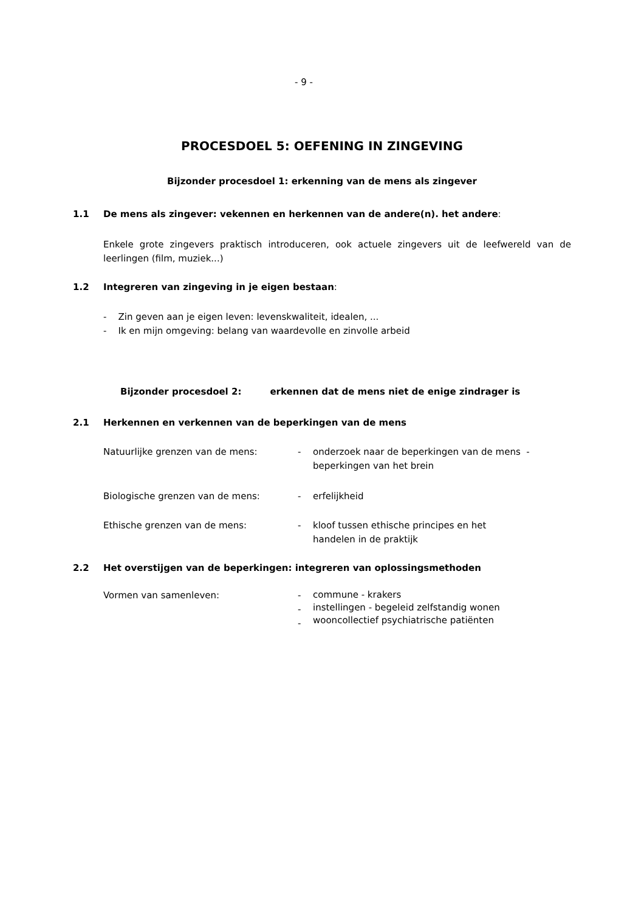- 9 -
PROCESDOEL 5: OEFENING IN ZINGEVING
Bijzonder procesdoel 1: erkenning van de mens als zingever
1.1 De mens als zingever: vekennen en herkennen van de andere(n). het andere:
Enkele grote zingevers praktisch introduceren, ook actuele zingevers uit de leefwereld van de leerlingen (film, muziek...)
1.2 Integreren van zingeving in je eigen bestaan:
- Zin geven aan je eigen leven: levenskwaliteit, idealen, ...
- Ik en mijn omgeving: belang van waardevolle en zinvolle arbeid
Bijzonder procesdoel 2: erkennen dat de mens niet de enige zindrager is
2.1 Herkennen en verkennen van de beperkingen van de mens
Natuurlijke grenzen van de mens: - onderzoek naar de beperkingen van de mens -
beperkingen van het brein
Biologische grenzen van de mens: - erfelijkheid
Ethische grenzen van de mens: - kloof tussen ethische principes en het
handelen in de praktijk
2.2 Het overstijgen van de beperkingen: integreren van oplossingsmethoden
Vormen van samenleven: -
-
-
commune - krakers
instellingen - begeleid zelfstandig wonen
wooncollectief psychiatrische patiënten